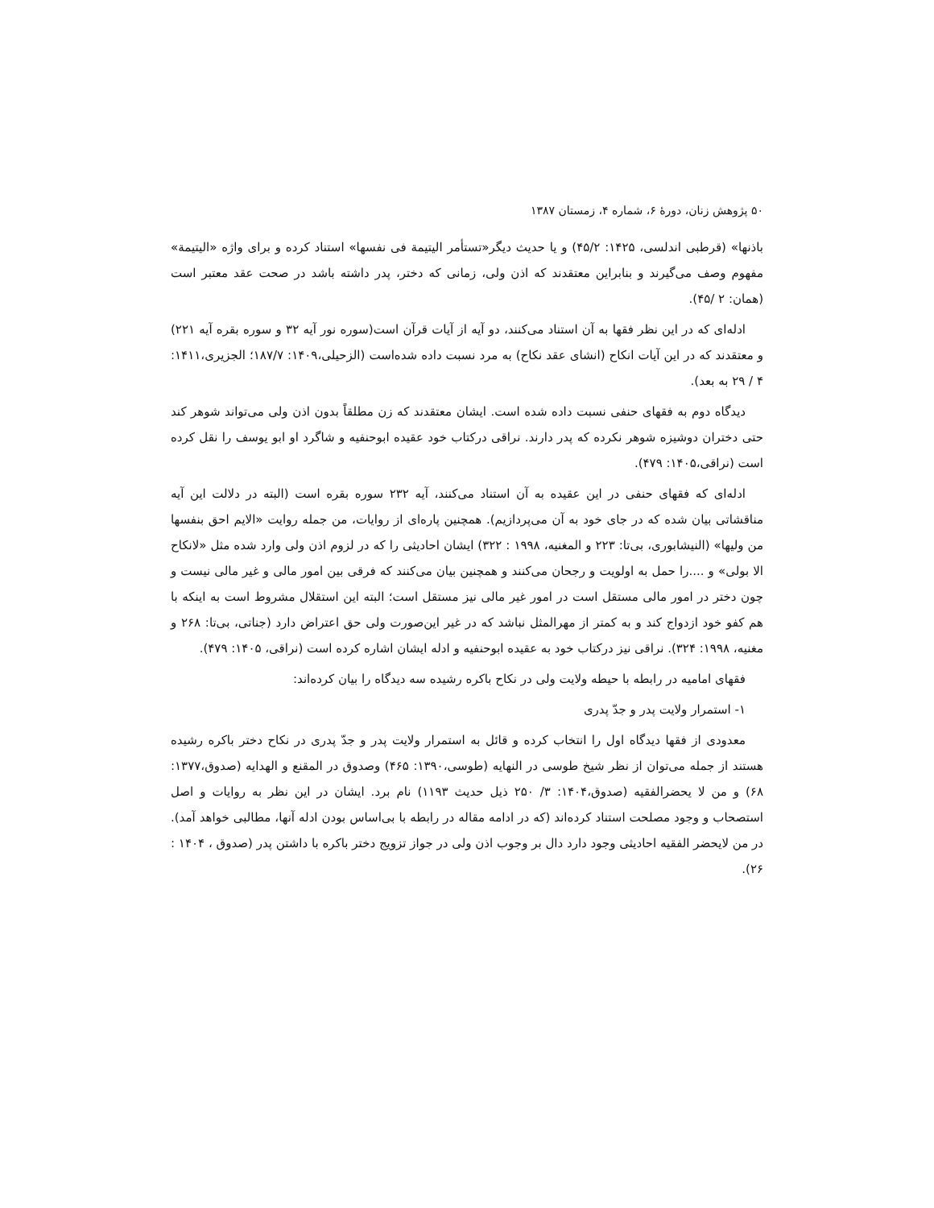۵۰ پژوهش زنان، دورهٔ ۶، شماره ۴، زمستان ۱۳۸۷
باذنها» (قرطبی اندلسی، ۱۴۲۵: ۴۵/۲) و یا حدیث دیگر«تستأمر الیتیمة فی نفسها» استناد کرده و برای واژه «الیتیمة» مفهوم وصف می‌گیرند و بنابراین معتقدند که اذن ولی، زمانی که دختر، پدر داشته باشد در صحت عقد معتبر است (همان: ۲ /۴۵).
ادله‌ای که در این نظر فقها به آن استناد می‌کنند، دو آیه از آیات قرآن است(سوره نور آیه ۳۲ و سوره بقره آیه ۲۲۱) و معتقدند که در این آیات انکاح (انشای عقد نکاح) به مرد نسبت داده شده‌است (الزحیلی،۱۴۰۹: ۱۸۷/۷؛ الجزیری،۱۴۱۱: ۴ / ۲۹ به بعد).
دیدگاه دوم به فقهای حنفی نسبت داده شده است. ایشان معتقدند که زن مطلقاً بدون اذن ولی می‌تواند شوهر کند حتی دختران دوشیزه شوهر نکرده که پدر دارند. نراقی درکتاب خود عقیده ابوحنفیه و شاگرد او ابو یوسف را نقل کرده است (نراقی،۱۴۰۵: ۴۷۹).
ادله‌ای که فقهای حنفی در این عقیده به آن استناد می‌کنند، آیه ۲۳۲ سوره بقره است (البته در دلالت این آیه مناقشاتی بیان شده که در جای خود به آن می‌پردازیم). همچنین پاره‌ای از روایات، من جمله روایت «الایم احق بنفسها من ولیها» (النیشابوری، بی‌تا: ۲۲۳ و المغنیه، ۱۹۹۸ : ۳۲۲) ایشان احادیثی را که در لزوم اذن ولی وارد شده مثل «لانکاح الا بولی» و ....را حمل به اولویت و رجحان می‌کنند و همچنین بیان می‌کنند که فرقی بین امور مالی و غیر مالی نیست و چون دختر در امور مالی مستقل است در امور غیر مالی نیز مستقل است؛ البته این استقلال مشروط است به اینکه با هم کفو خود ازدواج کند و به کمتر از مهرالمثل نباشد که در غیر این‌صورت ولی حق اعتراض دارد (جناتی، بی‌تا: ۲۶۸ و مغنیه، ۱۹۹۸: ۳۲۴). نراقی نیز درکتاب خود به عقیده ابوحنفیه و ادله ایشان اشاره کرده است (نراقی، ۱۴۰۵: ۴۷۹).
فقهای امامیه در رابطه با حیطه ولایت ولی در نکاح باکره رشیده سه دیدگاه را بیان کرده‌اند:
۱- استمرار ولایت پدر و جدّ پدری
معدودی از فقها دیدگاه اول را انتخاب کرده و قائل به استمرار ولایت پدر و جدّ پدری در نکاح دختر باکره رشیده هستند از جمله می‌توان از نظر شیخ طوسی در النهایه (طوسی،۱۳۹۰: ۴۶۵) وصدوق در المقنع و الهدایه (صدوق،۱۳۷۷: ۶۸) و من لا یحضرالفقیه (صدوق،۱۴۰۴: ۳/ ۲۵۰ ذیل حدیث ۱۱۹۳) نام برد. ایشان در این نظر به روایات و اصل استصحاب و وجود مصلحت استناد کرده‌اند (که در ادامه مقاله در رابطه با بی‌اساس بودن ادله آنها، مطالبی خواهد آمد). در من لایحضر الفقیه احادیثی وجود دارد دال بر وجوب اذن ولی در جواز تزویج دختر باکره با داشتن پدر (صدوق ، ۱۴۰۴ : ۲۶).